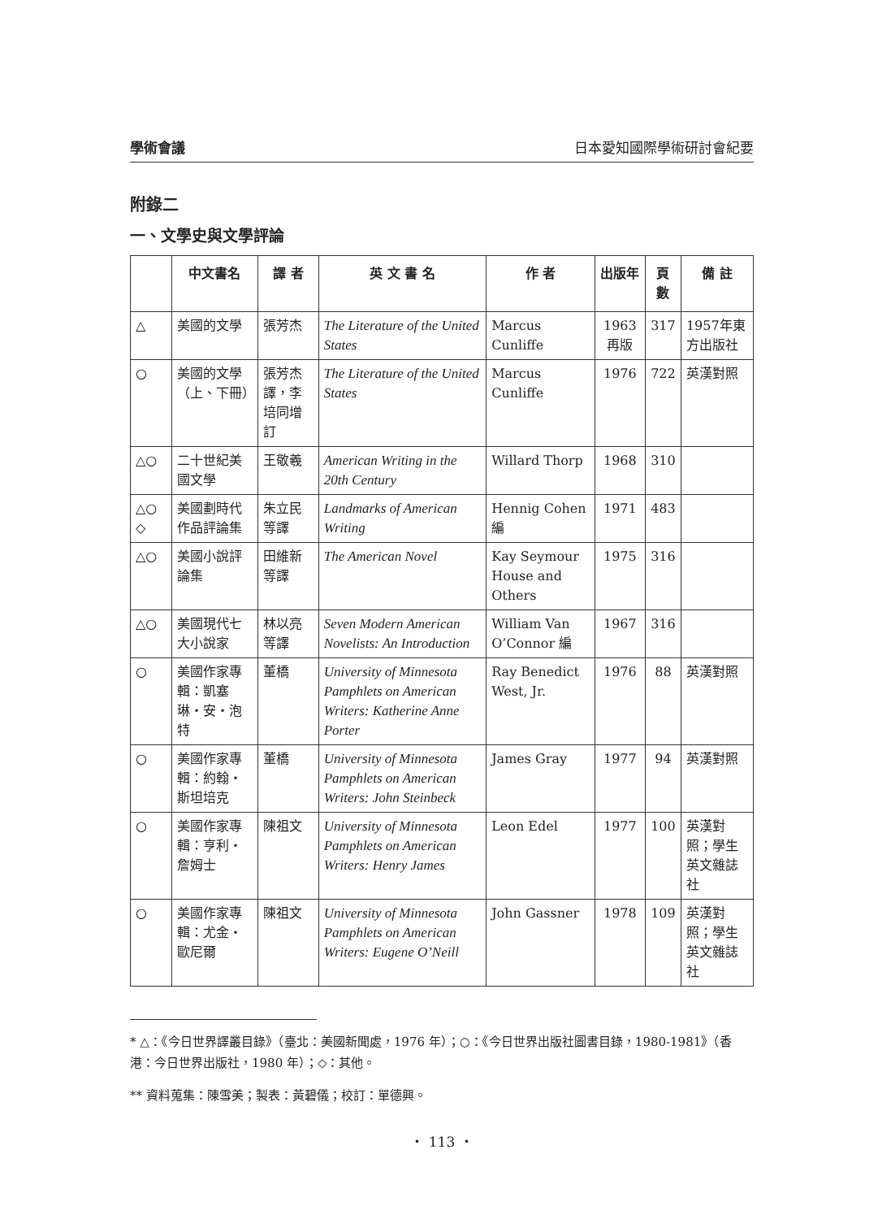學術會議 日本愛知國際學術研討會紀要
附錄二
一、文學史與文學評論
| | 中文書名 | 譯 者 | 英 文 書 名 | 作 者 | 出版年 | 頁數 | 備 註 |
| --- | --- | --- | --- | --- | --- | --- | --- |
| △ | 美國的文學 | 張芳杰 | The Literature of the United States | Marcus Cunliffe | 1963 再版 | 317 | 1957年東方出版社 |
| ○ | 美國的文學（上、下冊） | 張芳杰譯，李培同增訂 | The Literature of the United States | Marcus Cunliffe | 1976 | 722 | 英漢對照 |
| △○ | 二十世紀美國文學 | 王敬羲 | American Writing in the 20th Century | Willard Thorp | 1968 | 310 | |
| △○ ◇ | 美國劃時代作品評論集 | 朱立民等譯 | Landmarks of American Writing | Hennig Cohen 編 | 1971 | 483 | |
| △○ | 美國小說評論集 | 田維新等譯 | The American Novel | Kay Seymour House and Others | 1975 | 316 | |
| △○ | 美國現代七大小說家 | 林以亮等譯 | Seven Modern American Novelists: An Introduction | William Van O’Connor 編 | 1967 | 316 | |
| ○ | 美國作家專輯：凱塞琳・安・泡特 | 董橋 | University of Minnesota Pamphlets on American Writers: Katherine Anne Porter | Ray Benedict West, Jr. | 1976 | 88 | 英漢對照 |
| ○ | 美國作家專輯：約翰・斯坦培克 | 董橋 | University of Minnesota Pamphlets on American Writers: John Steinbeck | James Gray | 1977 | 94 | 英漢對照 |
| ○ | 美國作家專輯：亨利・詹姆士 | 陳祖文 | University of Minnesota Pamphlets on American Writers: Henry James | Leon Edel | 1977 | 100 | 英漢對照；學生英文雜誌社 |
| ○ | 美國作家專輯：尤金・歐尼爾 | 陳祖文 | University of Minnesota Pamphlets on American Writers: Eugene O’Neill | John Gassner | 1978 | 109 | 英漢對照；學生英文雜誌社 |
* △：《今日世界譯叢目錄》（臺北：美國新聞處，1976 年）；○：《今日世界出版社圖書目錄，1980-1981》（香港：今日世界出版社，1980 年）；◇：其他。
** 資料蒐集：陳雪美；製表：黃碧儀；校訂：單德興。
・ 113 ・